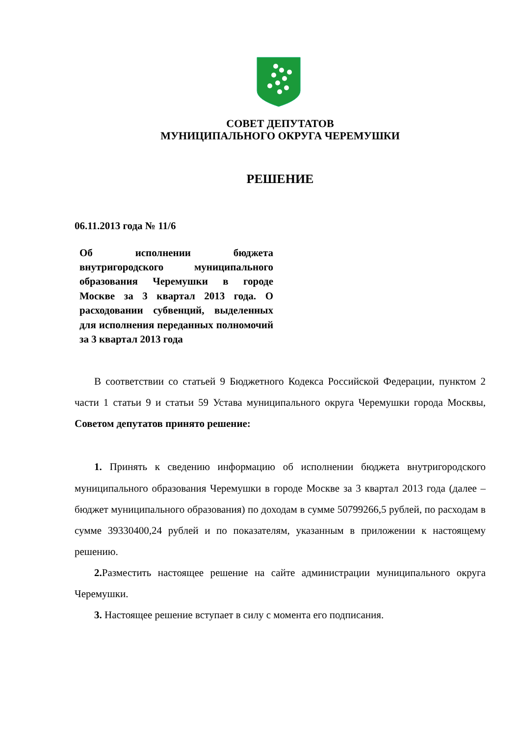СОВЕТ ДЕПУТАТОВ
МУНИЦИПАЛЬНОГО ОКРУГА ЧЕРЕМУШКИ
РЕШЕНИЕ
06.11.2013 года № 11/6
Об исполнении бюджета внутригородского муниципального образования Черемушки в городе Москве за 3 квартал 2013 года. О расходовании субвенций, выделенных для исполнения переданных полномочий за 3 квартал 2013 года
В соответствии со статьей 9 Бюджетного Кодекса Российской Федерации, пунктом 2 части 1 статьи 9 и статьи 59 Устава муниципального округа Черемушки города Москвы, Советом депутатов принято решение:
1. Принять к сведению информацию об исполнении бюджета внутригородского муниципального образования Черемушки в городе Москве за 3 квартал 2013 года (далее – бюджет муниципального образования) по доходам в сумме 50799266,5 рублей, по расходам в сумме 39330400,24 рублей и по показателям, указанным в приложении к настоящему решению.
2. Разместить настоящее решение на сайте администрации муниципального округа Черемушки.
3. Настоящее решение вступает в силу с момента его подписания.